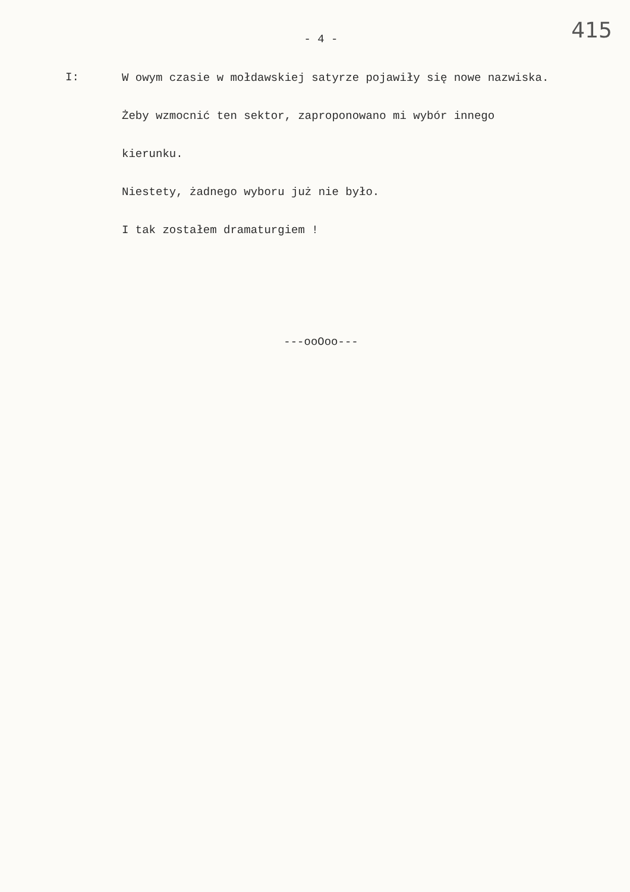415
- 4 -
I:
W owym czasie w mołdawskiej satyrze pojawiły się nowe nazwiska.
Żeby wzmocnić ten sektor, zaproponowano mi wybór innego
kierunku.
Niestety, żadnego wyboru już nie było.
I tak zostałem dramaturgiem !
---ooOoo---